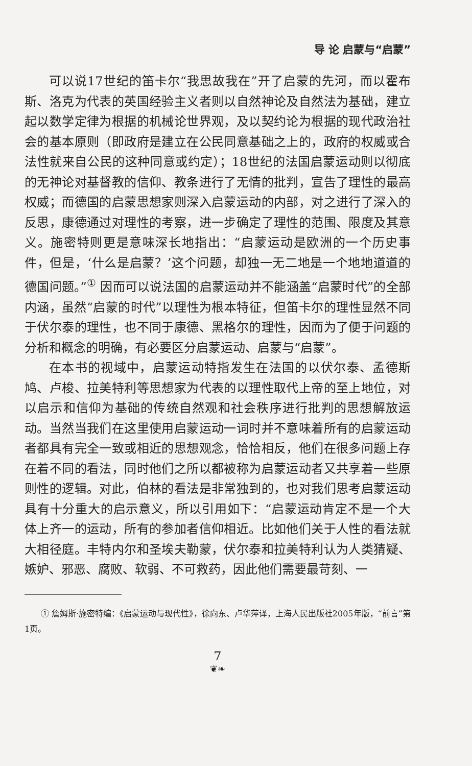导 论 启蒙与“启蒙”
可以说17世纪的笛卡尔“我思故我在”开了启蒙的先河，而以霍布斯、洛克为代表的英国经验主义者则以自然神论及自然法为基础，建立起以数学定律为根据的机械论世界观，及以契约论为根据的现代政治社会的基本原则（即政府是建立在公民同意基础之上的，政府的权威或合法性就来自公民的这种同意或约定）；18世纪的法国启蒙运动则以彻底的无神论对基督教的信仰、教条进行了无情的批判，宣告了理性的最高权威；而德国的启蒙思想家则深入启蒙运动的内部，对之进行了深入的反思，康德通过对理性的考察，进一步确定了理性的范围、限度及其意义。施密特则更是意味深长地指出：“启蒙运动是欧洲的一个历史事件，但是，‘什么是启蒙？’这个问题，却独一无二地是一个地地道道的德国问题。”<sup>①</sup> 因而可以说法国的启蒙运动并不能涵盖“启蒙时代”的全部内涵，虽然“启蒙的时代”以理性为根本特征，但笛卡尔的理性显然不同于伏尔泰的理性，也不同于康德、黑格尔的理性，因而为了便于问题的分析和概念的明确，有必要区分启蒙运动、启蒙与“启蒙”。
在本书的视域中，启蒙运动特指发生在法国的以伏尔泰、孟德斯鸠、卢梭、拉美特利等思想家为代表的以理性取代上帝的至上地位，对以启示和信仰为基础的传统自然观和社会秩序进行批判的思想解放运动。当然当我们在这里使用启蒙运动一词时并不意味着所有的启蒙运动者都具有完全一致或相近的思想观念，恰恰相反，他们在很多问题上存在着不同的看法，同时他们之所以都被称为启蒙运动者又共享着一些原则性的逻辑。对此，伯林的看法是非常独到的，也对我们思考启蒙运动具有十分重大的启示意义，所以引用如下：“启蒙运动肯定不是一个大体上齐一的运动，所有的参加者信仰相近。比如他们关于人性的看法就大相径庭。丰特内尔和圣埃夫勒蒙，伏尔泰和拉美特利认为人类猜疑、嫉妒、邪恶、腐败、软弱、不可救药，因此他们需要最苛刻、一
① 詹姆斯·施密特编：《启蒙运动与现代性》，徐向东、卢华萍译，上海人民出版社2005年版，“前言”第1页。
7
❦❧